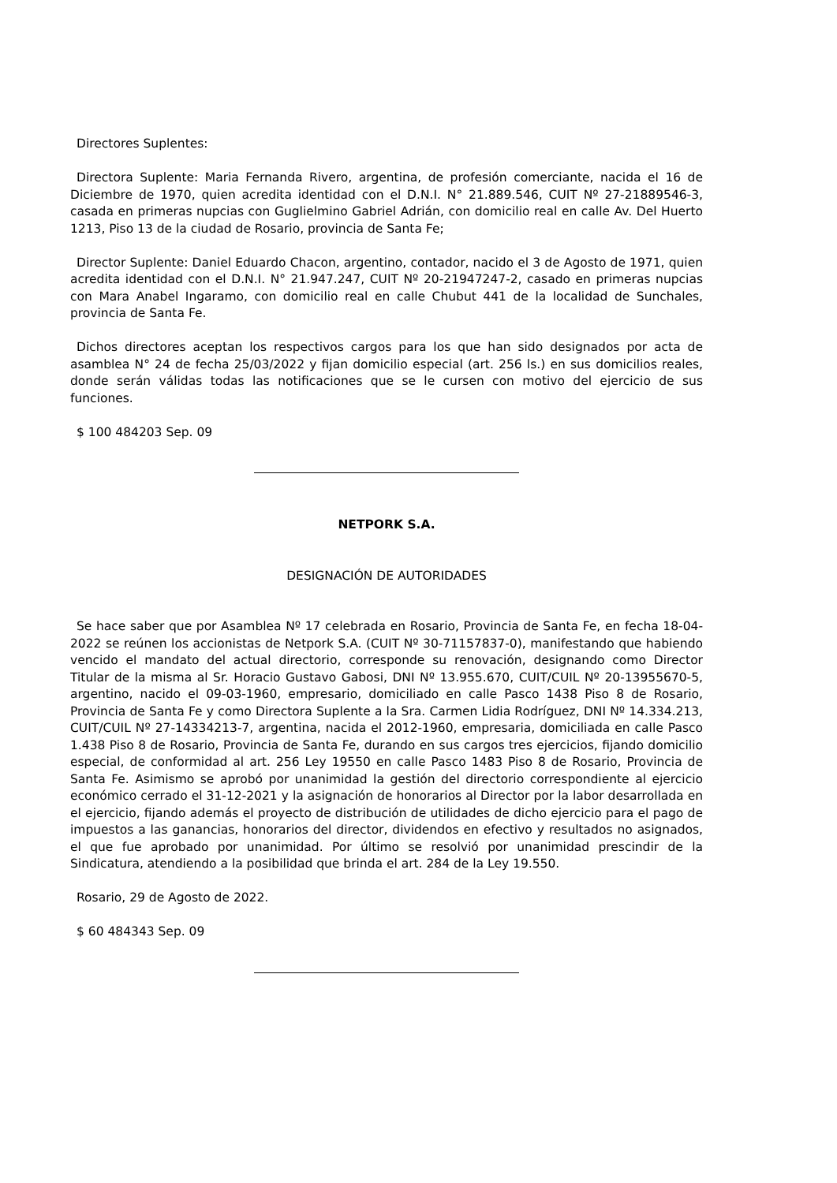Directores Suplentes:
Directora Suplente: Maria Fernanda Rivero, argentina, de profesión comerciante, nacida el 16 de Diciembre de 1970, quien acredita identidad con el D.N.I. N° 21.889.546, CUIT Nº 27-21889546-3, casada en primeras nupcias con Guglielmino Gabriel Adrián, con domicilio real en calle Av. Del Huerto 1213, Piso 13 de la ciudad de Rosario, provincia de Santa Fe;
Director Suplente: Daniel Eduardo Chacon, argentino, contador, nacido el 3 de Agosto de 1971, quien acredita identidad con el D.N.I. N° 21.947.247, CUIT Nº 20-21947247-2, casado en primeras nupcias con Mara Anabel Ingaramo, con domicilio real en calle Chubut 441 de la localidad de Sunchales, provincia de Santa Fe.
Dichos directores aceptan los respectivos cargos para los que han sido designados por acta de asamblea N° 24 de fecha 25/03/2022 y fijan domicilio especial (art. 256 ls.) en sus domicilios reales, donde serán válidas todas las notificaciones que se le cursen con motivo del ejercicio de sus funciones.
$ 100 484203 Sep. 09
NETPORK S.A.
DESIGNACIÓN DE AUTORIDADES
Se hace saber que por Asamblea Nº 17 celebrada en Rosario, Provincia de Santa Fe, en fecha 18-04-2022 se reúnen los accionistas de Netpork S.A. (CUIT Nº 30-71157837-0), manifestando que habiendo vencido el mandato del actual directorio, corresponde su renovación, designando como Director Titular de la misma al Sr. Horacio Gustavo Gabosi, DNI Nº 13.955.670, CUIT/CUIL Nº 20-13955670-5, argentino, nacido el 09-03-1960, empresario, domiciliado en calle Pasco 1438 Piso 8 de Rosario, Provincia de Santa Fe y como Directora Suplente a la Sra. Carmen Lidia Rodríguez, DNI Nº 14.334.213, CUIT/CUIL Nº 27-14334213-7, argentina, nacida el 2012-1960, empresaria, domiciliada en calle Pasco 1.438 Piso 8 de Rosario, Provincia de Santa Fe, durando en sus cargos tres ejercicios, fijando domicilio especial, de conformidad al art. 256 Ley 19550 en calle Pasco 1483 Piso 8 de Rosario, Provincia de Santa Fe. Asimismo se aprobó por unanimidad la gestión del directorio correspondiente al ejercicio económico cerrado el 31-12-2021 y la asignación de honorarios al Director por la labor desarrollada en el ejercicio, fijando además el proyecto de distribución de utilidades de dicho ejercicio para el pago de impuestos a las ganancias, honorarios del director, dividendos en efectivo y resultados no asignados, el que fue aprobado por unanimidad. Por último se resolvió por unanimidad prescindir de la Sindicatura, atendiendo a la posibilidad que brinda el art. 284 de la Ley 19.550.
Rosario, 29 de Agosto de 2022.
$ 60 484343 Sep. 09